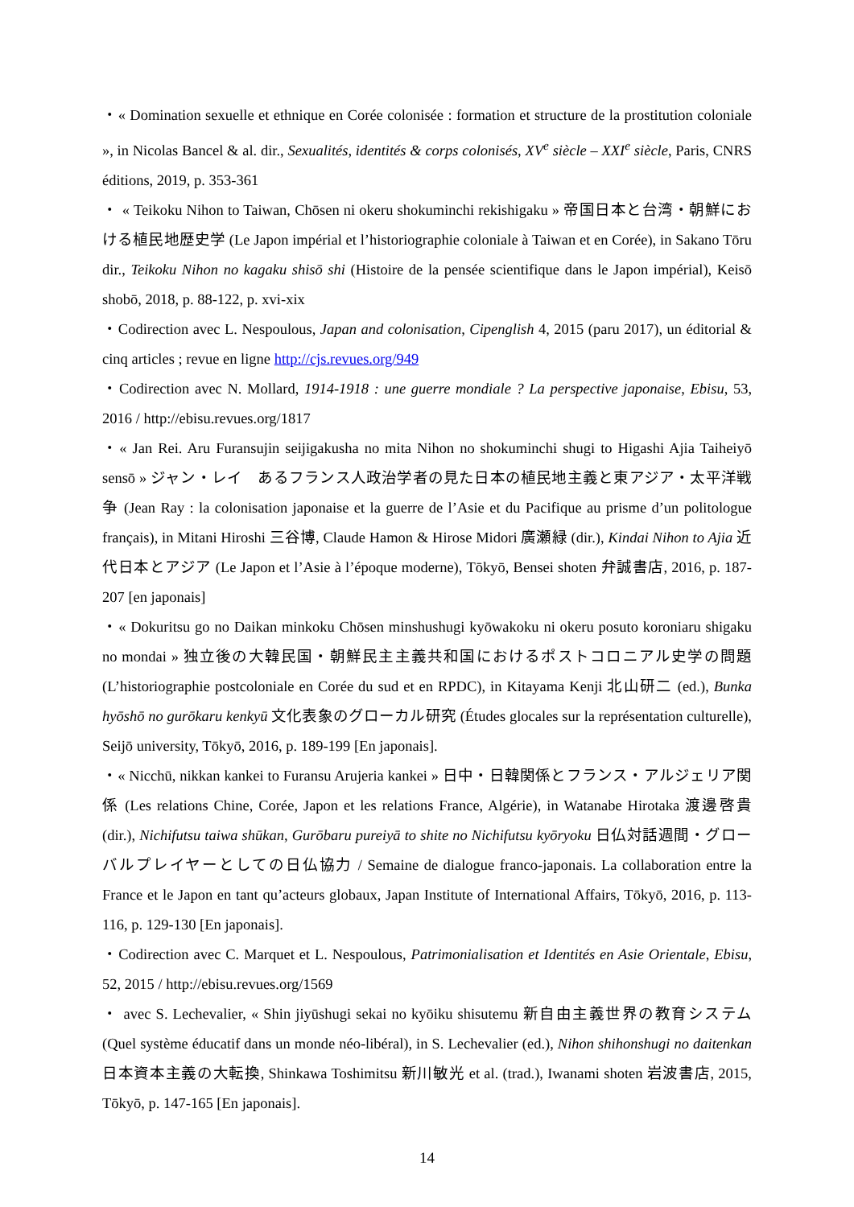・« Domination sexuelle et ethnique en Corée colonisée : formation et structure de la prostitution coloniale », in Nicolas Bancel & al. dir., Sexualités, identités & corps colonisés, XV<sup>e</sup> siècle – XXI<sup>e</sup> siècle, Paris, CNRS éditions, 2019, p. 353-361
・ « Teikoku Nihon to Taiwan, Chōsen ni okeru shokuminchi rekishigaku » 帝国日本と台湾・朝鮮における植民地歴史学 (Le Japon impérial et l’historiographie coloniale à Taiwan et en Corée), in Sakano Tōru dir., Teikoku Nihon no kagaku shisō shi (Histoire de la pensée scientifique dans le Japon impérial), Keisō shobō, 2018, p. 88-122, p. xvi-xix
・Codirection avec L. Nespoulous, Japan and colonisation, Cipenglish 4, 2015 (paru 2017), un éditorial & cinq articles ; revue en ligne http://cjs.revues.org/949
・Codirection avec N. Mollard, 1914-1918 : une guerre mondiale ? La perspective japonaise, Ebisu, 53, 2016 / http://ebisu.revues.org/1817
・« Jan Rei. Aru Furansujin seijigakusha no mita Nihon no shokuminchi shugi to Higashi Ajia Taiheiyō sensō » ジャン・レイ　あるフランス人政治学者の見た日本の植民地主義と東アジア・太平洋戦争 (Jean Ray : la colonisation japonaise et la guerre de l’Asie et du Pacifique au prisme d’un politologue français), in Mitani Hiroshi 三谷博, Claude Hamon & Hirose Midori 廣瀬緑 (dir.), Kindai Nihon to Ajia 近代日本とアジア (Le Japon et l’Asie à l’époque moderne), Tōkyō, Bensei shoten 弁誠書店, 2016, p. 187-207 [en japonais]
・« Dokuritsu go no Daikan minkoku Chōsen minshushugi kyōwakoku ni okeru posuto koroniaru shigaku no mondai » 独立後の大韓民国・朝鮮民主主義共和国におけるポストコロニアル史学の問題 (L’historiographie postcoloniale en Corée du sud et en RPDC), in Kitayama Kenji 北山研二 (ed.), Bunka hyōshō no gurōkaru kenkyū 文化表象のグローカル研究 (Études glocales sur la représentation culturelle), Seijō university, Tōkyō, 2016, p. 189-199 [En japonais].
・« Nicchū, nikkan kankei to Furansu Arujeria kankei » 日中・日韓関係とフランス・アルジェリア関係 (Les relations Chine, Corée, Japon et les relations France, Algérie), in Watanabe Hirotaka 渡邊啓貴 (dir.), Nichifutsu taiwa shūkan, Gurōbaru pureiyā to shite no Nichifutsu kyōryoku 日仏対話週間・グローバルプレイヤーとしての日仏協力 / Semaine de dialogue franco-japonais. La collaboration entre la France et le Japon en tant qu’acteurs globaux, Japan Institute of International Affairs, Tōkyō, 2016, p. 113-116, p. 129-130 [En japonais].
・Codirection avec C. Marquet et L. Nespoulous, Patrimonialisation et Identités en Asie Orientale, Ebisu, 52, 2015 / http://ebisu.revues.org/1569
・ avec S. Lechevalier, « Shin jiyūshugi sekai no kyōiku shisutemu 新自由主義世界の教育システム (Quel système éducatif dans un monde néo-libéral), in S. Lechevalier (ed.), Nihon shihonshugi no daitenkan 日本資本主義の大転換, Shinkawa Toshimitsu 新川敏光 et al. (trad.), Iwanami shoten 岩波書店, 2015, Tōkyō, p. 147-165 [En japonais].
14